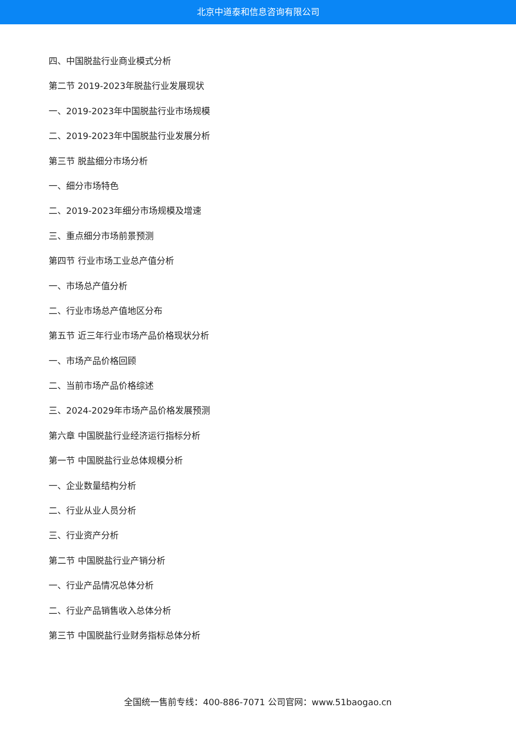北京中道泰和信息咨询有限公司
四、中国脱盐行业商业模式分析
第二节 2019-2023年脱盐行业发展现状
一、2019-2023年中国脱盐行业市场规模
二、2019-2023年中国脱盐行业发展分析
第三节 脱盐细分市场分析
一、细分市场特色
二、2019-2023年细分市场规模及增速
三、重点细分市场前景预测
第四节 行业市场工业总产值分析
一、市场总产值分析
二、行业市场总产值地区分布
第五节 近三年行业市场产品价格现状分析
一、市场产品价格回顾
二、当前市场产品价格综述
三、2024-2029年市场产品价格发展预测
第六章 中国脱盐行业经济运行指标分析
第一节 中国脱盐行业总体规模分析
一、企业数量结构分析
二、行业从业人员分析
三、行业资产分析
第二节 中国脱盐行业产销分析
一、行业产品情况总体分析
二、行业产品销售收入总体分析
第三节 中国脱盐行业财务指标总体分析
全国统一售前专线：400-886-7071 公司官网：www.51baogao.cn